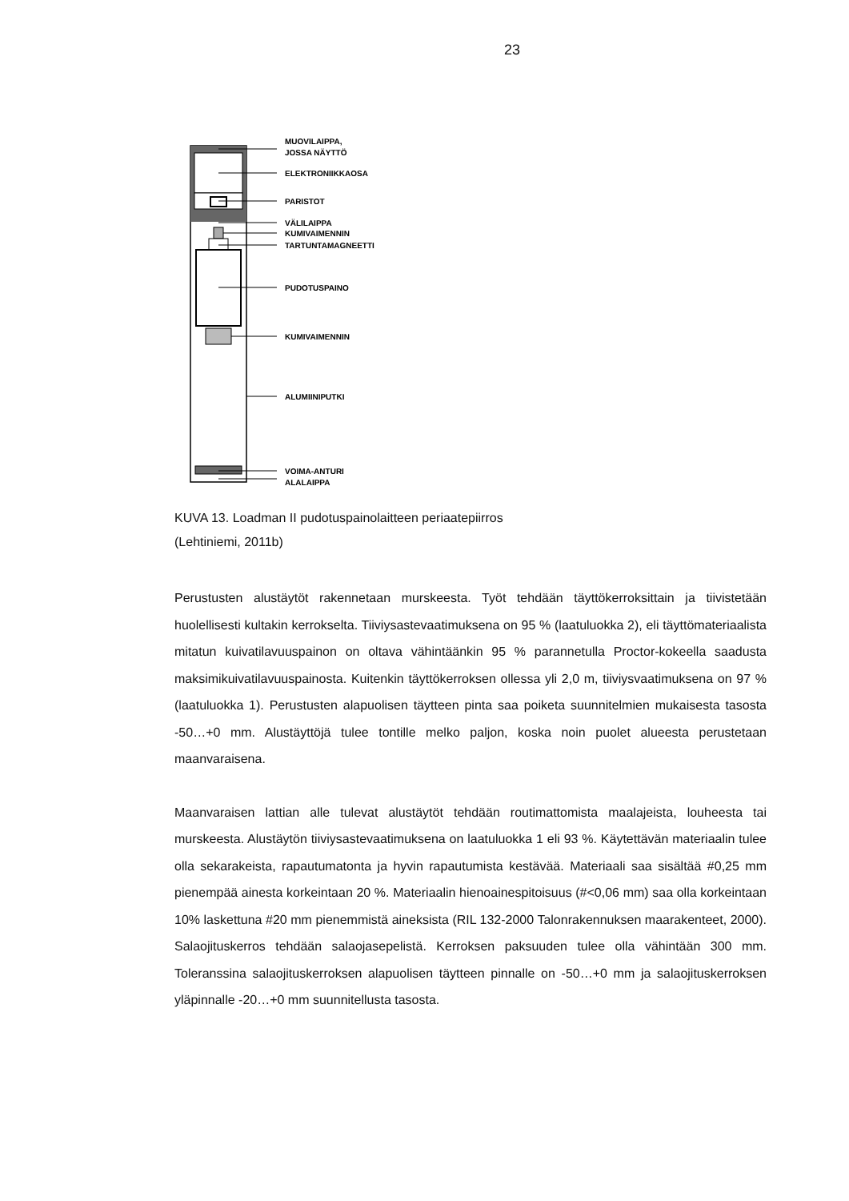23
MUOVILAIPPA,
JOSSA NÄYTTÖ
ELEKTRONIIKKAOSA
PARISTOT
VÄLILAIPPA
KUMIVAIMENNIN
TARTUNTAMAGNEETTI
PUDOTUSPAINO
KUMIVAIMENNIN
ALUMIINIPUTKI
VOIMA-ANTURI
ALALAIPPA
KUVA 13. Loadman II pudotuspainolaitteen periaatepiirros
(Lehtiniemi, 2011b)
Perustusten alustäytöt rakennetaan murskeesta. Työt tehdään täyttökerroksittain ja tiivistetään huolellisesti kultakin kerrokselta. Tiiviysastevaatimuksena on 95 % (laatuluokka 2), eli täyttömateriaalista mitatun kuivatilavuuspainon on oltava vähintäänkin 95 % parannetulla Proctor-kokeella saadusta maksimikuivatilavuuspainosta. Kuitenkin täyttökerroksen ollessa yli 2,0 m, tiiviysvaatimuksena on 97 % (laatuluokka 1). Perustusten alapuolisen täytteen pinta saa poiketa suunnitelmien mukaisesta tasosta -50…+0 mm. Alustäyttöjä tulee tontille melko paljon, koska noin puolet alueesta perustetaan maanvaraisena.
Maanvaraisen lattian alle tulevat alustäytöt tehdään routimattomista maalajeista, louheesta tai murskeesta. Alustäytön tiiviysastevaatimuksena on laatuluokka 1 eli 93 %. Käytettävän materiaalin tulee olla sekarakeista, rapautumatonta ja hyvin rapautumista kestävää. Materiaali saa sisältää #0,25 mm pienempää ainesta korkeintaan 20 %. Materiaalin hienoainespitoisuus (#<0,06 mm) saa olla korkeintaan 10% laskettuna #20 mm pienemmistä aineksista (RIL 132-2000 Talonrakennuksen maarakenteet, 2000). Salaojituskerros tehdään salaojasepelistä. Kerroksen paksuuden tulee olla vähintään 300 mm. Toleranssina salaojituskerroksen alapuolisen täytteen pinnalle on -50…+0 mm ja salaojituskerroksen yläpinnalle -20…+0 mm suunnitellusta tasosta.